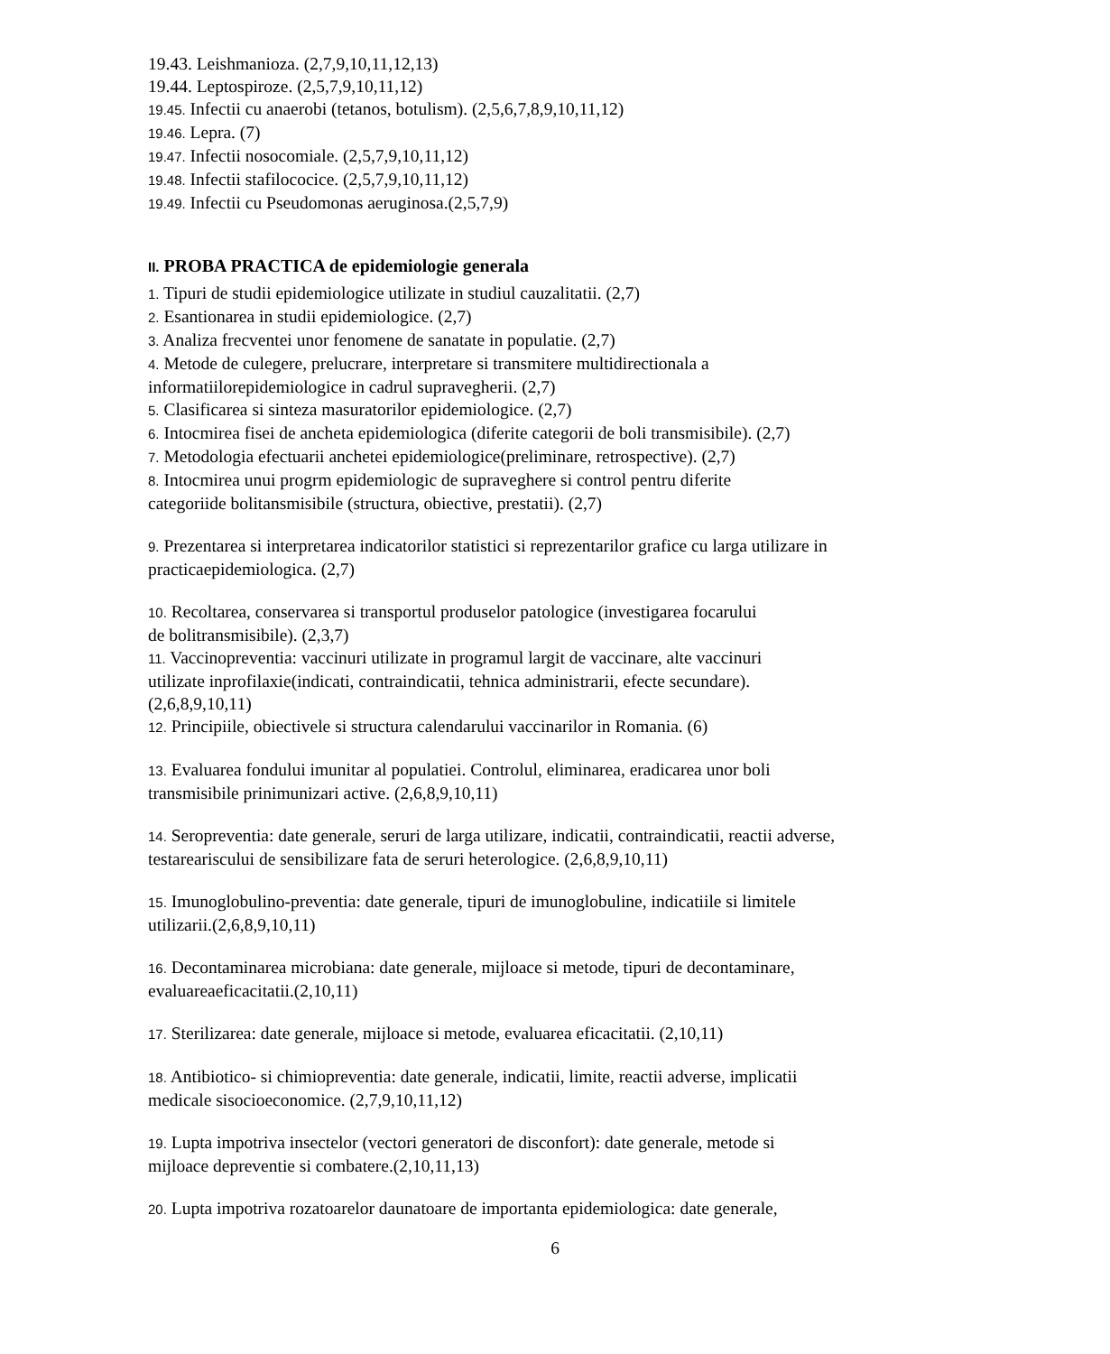19.43. Leishmanioza. (2,7,9,10,11,12,13)
19.44. Leptospiroze. (2,5,7,9,10,11,12)
19.45. Infectii cu anaerobi (tetanos, botulism). (2,5,6,7,8,9,10,11,12)
19.46. Lepra. (7)
19.47. Infectii nosocomiale. (2,5,7,9,10,11,12)
19.48. Infectii stafilococice. (2,5,7,9,10,11,12)
19.49. Infectii cu Pseudomonas aeruginosa.(2,5,7,9)
II. PROBA PRACTICA de epidemiologie generala
1. Tipuri de studii epidemiologice utilizate in studiul cauzalitatii. (2,7)
2. Esantionarea in studii epidemiologice. (2,7)
3. Analiza frecventei unor fenomene de sanatate in populatie. (2,7)
4. Metode de culegere, prelucrare, interpretare si transmitere multidirectionala a
informatiilorepidemiologice in cadrul supravegherii. (2,7)
5. Clasificarea si sinteza masuratorilor epidemiologice. (2,7)
6. Intocmirea fisei de ancheta epidemiologica (diferite categorii de boli transmisibile). (2,7)
7. Metodologia efectuarii anchetei epidemiologice(preliminare, retrospective). (2,7)
8. Intocmirea unui progrm epidemiologic de supraveghere si control pentru diferite
categoriide bolitansmisibile (structura, obiective, prestatii). (2,7)
9. Prezentarea si interpretarea indicatorilor statistici si reprezentarilor grafice cu larga utilizare in
practicaepidemiologica. (2,7)
10. Recoltarea, conservarea si transportul produselor patologice (investigarea focarului
de bolitransmisibile). (2,3,7)
11. Vaccinopreventia: vaccinuri utilizate in programul largit de vaccinare, alte vaccinuri
utilizate inprofilaxie(indicati, contraindicatii, tehnica administrarii, efecte secundare).
(2,6,8,9,10,11)
12. Principiile, obiectivele si structura calendarului vaccinarilor in Romania. (6)
13. Evaluarea fondului imunitar al populatiei. Controlul, eliminarea, eradicarea unor boli
transmisibile prinimunizari active. (2,6,8,9,10,11)
14. Seropreventia: date generale, seruri de larga utilizare, indicatii, contraindicatii, reactii adverse,
testareariscului de sensibilizare fata de seruri heterologice. (2,6,8,9,10,11)
15. Imunoglobulino-preventia: date generale, tipuri de imunoglobuline, indicatiile si limitele
utilizarii.(2,6,8,9,10,11)
16. Decontaminarea microbiana: date generale, mijloace si metode, tipuri de decontaminare,
evaluareaeficacitatii.(2,10,11)
17. Sterilizarea: date generale, mijloace si metode, evaluarea eficacitatii. (2,10,11)
18. Antibiotico- si chimiopreventia: date generale, indicatii, limite, reactii adverse, implicatii
medicale sisocioeconomice. (2,7,9,10,11,12)
19. Lupta impotriva insectelor (vectori generatori de disconfort): date generale, metode si
mijloace depreventie si combatere.(2,10,11,13)
20. Lupta impotriva rozatoarelor daunatoare de importanta epidemiologica: date generale,
6